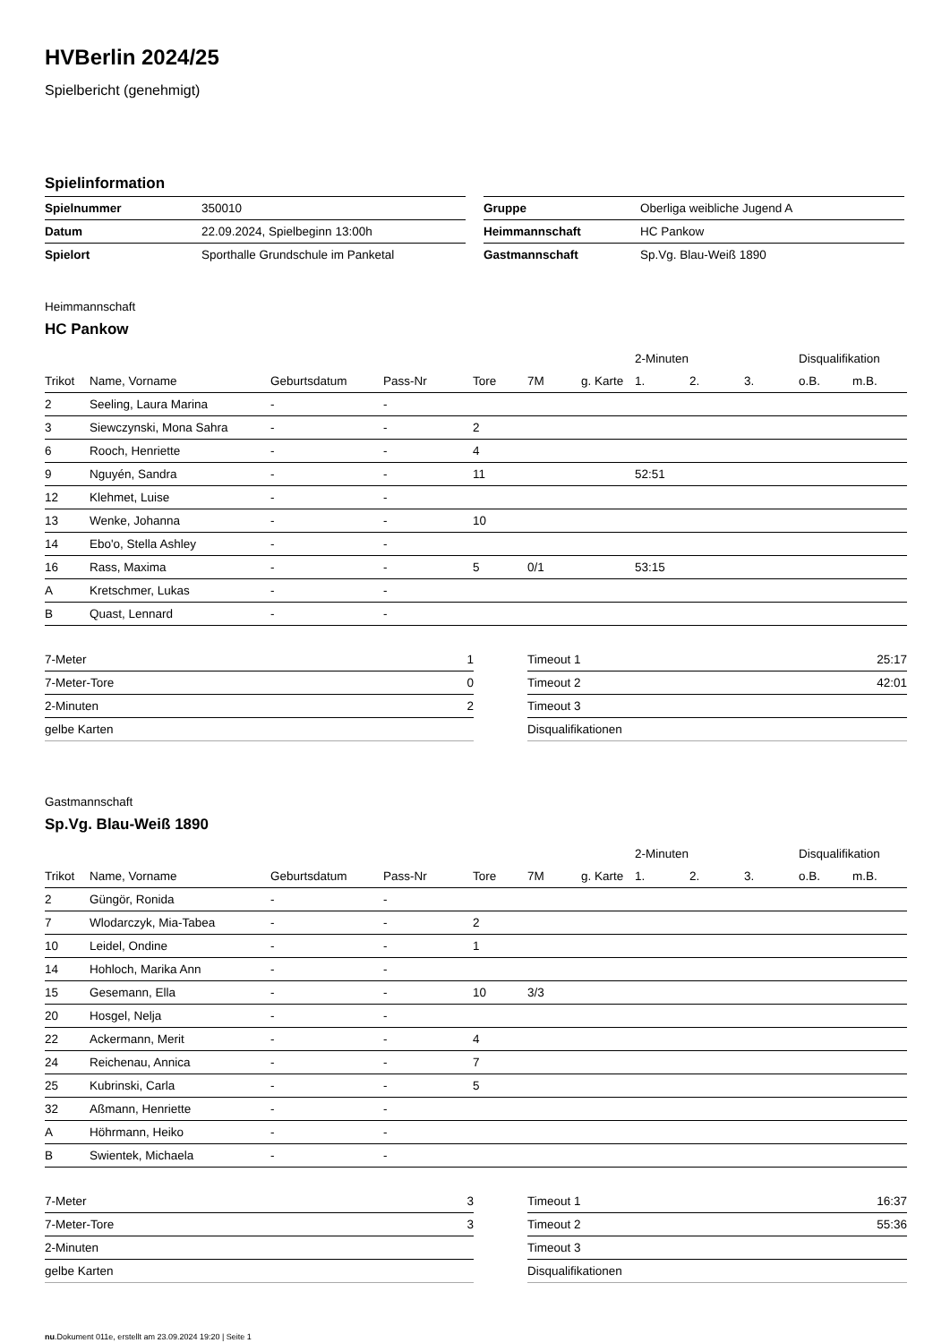HVBerlin 2024/25
Spielbericht (genehmigt)
Spielinformation
| Spielnummer | 350010 |
| Datum | 22.09.2024, Spielbeginn 13:00h |
| Spielort | Sporthalle Grundschule im Panketal |
| Gruppe | Oberliga weibliche Jugend A |
| Heimmannschaft | HC Pankow |
| Gastmannschaft | Sp.Vg. Blau-Weiß 1890 |
Heimmannschaft
HC Pankow
| | | | | | | | 2-Minuten | | | Disqualifikation | |
| --- | --- | --- | --- | --- | --- | --- | --- | --- | --- | --- | --- |
| Trikot | Name, Vorname | Geburtsdatum | Pass-Nr | Tore | 7M | g. Karte | 1. | 2. | 3. | o.B. | m.B. |
| 2 | Seeling, Laura Marina | - | - | | | | | | | | |
| 3 | Siewczynski, Mona Sahra | - | - | 2 | | | | | | | |
| 6 | Rooch, Henriette | - | - | 4 | | | | | | | |
| 9 | Nguyén, Sandra | - | - | 11 | | | 52:51 | | | | |
| 12 | Klehmet, Luise | - | - | | | | | | | | |
| 13 | Wenke, Johanna | - | - | 10 | | | | | | | |
| 14 | Ebo'o, Stella Ashley | - | - | | | | | | | | |
| 16 | Rass, Maxima | - | - | 5 | 0/1 | | 53:15 | | | | |
| A | Kretschmer, Lukas | - | - | | | | | | | | |
| B | Quast, Lennard | - | - | | | | | | | | |
| 7-Meter | 1 |
| 7-Meter-Tore | 0 |
| 2-Minuten | 2 |
| gelbe Karten | |
| Timeout 1 | 25:17 |
| Timeout 2 | 42:01 |
| Timeout 3 | |
| Disqualifikationen | |
Gastmannschaft
Sp.Vg. Blau-Weiß 1890
| | | | | | | | 2-Minuten | | | Disqualifikation | |
| --- | --- | --- | --- | --- | --- | --- | --- | --- | --- | --- | --- |
| Trikot | Name, Vorname | Geburtsdatum | Pass-Nr | Tore | 7M | g. Karte | 1. | 2. | 3. | o.B. | m.B. |
| 2 | Güngör, Ronida | - | - | | | | | | | | |
| 7 | Wlodarczyk, Mia-Tabea | - | - | 2 | | | | | | | |
| 10 | Leidel, Ondine | - | - | 1 | | | | | | | |
| 14 | Hohloch, Marika Ann | - | - | | | | | | | | |
| 15 | Gesemann, Ella | - | - | 10 | 3/3 | | | | | | |
| 20 | Hosgel, Nelja | - | - | | | | | | | | |
| 22 | Ackermann, Merit | - | - | 4 | | | | | | | |
| 24 | Reichenau, Annica | - | - | 7 | | | | | | | |
| 25 | Kubrinski, Carla | - | - | 5 | | | | | | | |
| 32 | Aßmann, Henriette | - | - | | | | | | | | |
| A | Höhrmann, Heiko | - | - | | | | | | | | |
| B | Swientek, Michaela | - | - | | | | | | | | |
| 7-Meter | 3 |
| 7-Meter-Tore | 3 |
| 2-Minuten | |
| gelbe Karten | |
| Timeout 1 | 16:37 |
| Timeout 2 | 55:36 |
| Timeout 3 | |
| Disqualifikationen | |
nu.Dokument 011e, erstellt am 23.09.2024 19:20 | Seite 1